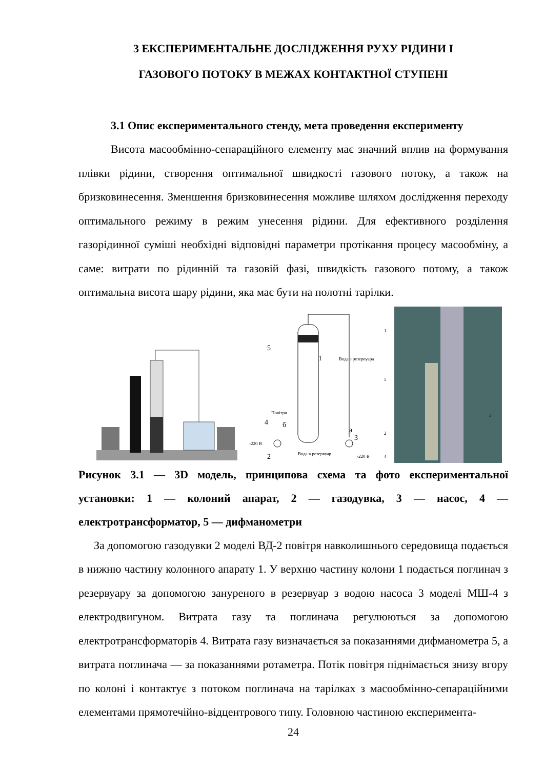3 ЕКСПЕРИМЕНТАЛЬНЕ ДОСЛІДЖЕННЯ РУХУ РІДИНИ І
ГАЗОВОГО ПОТОКУ В МЕЖАХ КОНТАКТНОЇ СТУПЕНІ
3.1 Опис експериментального стенду, мета проведення експерименту
Висота масообмінно-сепараційного елементу має значний вплив на формування плівки рідини, створення оптимальної швидкості газового потоку, а також на бризковинесення. Зменшення бризковинесення можливе шляхом дослідження переходу оптимального режиму в режим унесення рідини. Для ефективного розділення газорідинної суміші необхідні відповідні параметри протікання процесу масообміну, а саме: витрати по рідинній та газовій фазі, швидкість газового потому, а також оптимальна висота шару рідини, яка має бути на полотні тарілки.
Повітря
Вода з резервуара
Вода в резервуар
-220 В
-220 В
5
1
4
б
а
3
2
1
5
2
4
3
Рисунок 3.1 — 3D модель, принципова схема та фото експериментальної установки: 1 — колоний апарат, 2 — газодувка, 3 — насос, 4 — електротрансформатор, 5 — дифманометри
За допомогою газодувки 2 моделі ВД-2 повітря навколишнього середовища подається в нижню частину колонного апарату 1. У верхню частину колони 1 подається поглинач з резервуару за допомогою зануреного в резервуар з водою насоса 3 моделі МШ-4 з електродвигуном. Витрата газу та поглинача регулюються за допомогою електротрансформаторів 4. Витрата газу визначається за показаннями дифманометра 5, а витрата поглинача — за показаннями ротаметра. Потік повітря піднімається знизу вгору по колоні і контактує з потоком поглинача на тарілках з масообмінно-сепараційними елементами прямотечійно-відцентрового типу. Головною частиною експеримента-
24